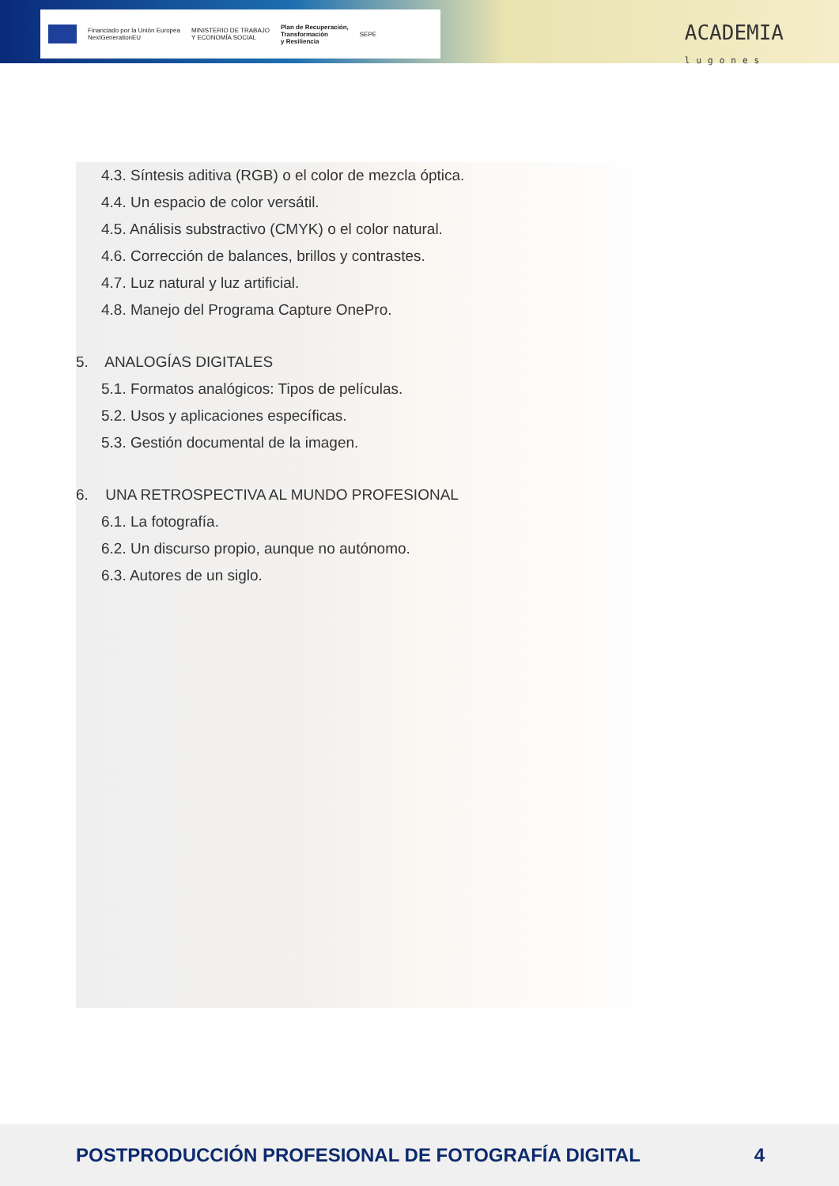Financiado por la Unión Europea
NextGenerationEU
MINISTERIO DE TRABAJO
Y ECONOMÍA SOCIAL
Plan de Recuperación,
Transformación
y Resiliencia
SEPE
ACADEMIA
lugones
4.3. Síntesis aditiva (RGB) o el color de mezcla óptica.
4.4. Un espacio de color versátil.
4.5. Análisis substractivo (CMYK) o el color natural.
4.6. Corrección de balances, brillos y contrastes.
4.7. Luz natural y luz artificial.
4.8. Manejo del Programa Capture OnePro.
5. ANALOGÍAS DIGITALES
5.1. Formatos analógicos: Tipos de películas.
5.2. Usos y aplicaciones específicas.
5.3. Gestión documental de la imagen.
6. UNA RETROSPECTIVA AL MUNDO PROFESIONAL
6.1. La fotografía.
6.2. Un discurso propio, aunque no autónomo.
6.3. Autores de un siglo.
POSTPRODUCCIÓN PROFESIONAL DE FOTOGRAFÍA DIGITAL 4